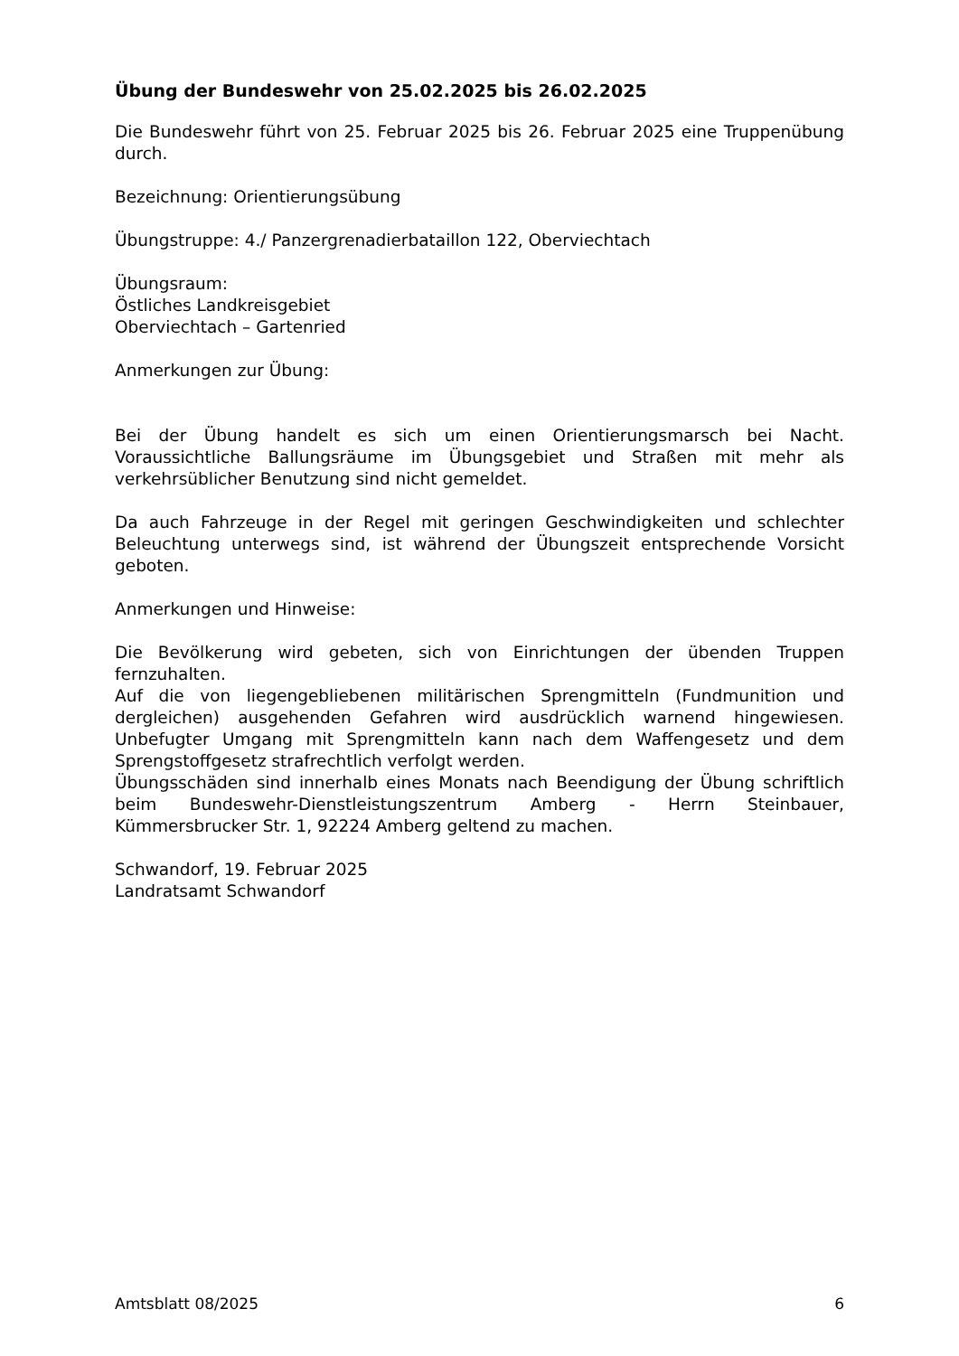Übung der Bundeswehr von 25.02.2025 bis 26.02.2025
Die Bundeswehr führt von 25. Februar 2025 bis 26. Februar 2025 eine Truppenübung durch.
Bezeichnung: Orientierungsübung
Übungstruppe: 4./ Panzergrenadierbataillon 122, Oberviechtach
Übungsraum:
Östliches Landkreisgebiet
Oberviechtach – Gartenried
Anmerkungen zur Übung:
Bei der Übung handelt es sich um einen Orientierungsmarsch bei Nacht. Voraussichtliche Ballungsräume im Übungsgebiet und Straßen mit mehr als verkehrsüblicher Benutzung sind nicht gemeldet.
Da auch Fahrzeuge in der Regel mit geringen Geschwindigkeiten und schlechter Beleuchtung unterwegs sind, ist während der Übungszeit entsprechende Vorsicht geboten.
Anmerkungen und Hinweise:
Die Bevölkerung wird gebeten, sich von Einrichtungen der übenden Truppen fernzuhalten.
Auf die von liegengebliebenen militärischen Sprengmitteln (Fundmunition und dergleichen) ausgehenden Gefahren wird ausdrücklich warnend hingewiesen. Unbefugter Umgang mit Sprengmitteln kann nach dem Waffengesetz und dem Sprengstoffgesetz strafrechtlich verfolgt werden.
Übungsschäden sind innerhalb eines Monats nach Beendigung der Übung schriftlich beim Bundeswehr-Dienstleistungszentrum Amberg - Herrn Steinbauer, Kümmersbrucker Str. 1, 92224 Amberg geltend zu machen.
Schwandorf, 19. Februar 2025
Landratsamt Schwandorf
Amtsblatt 08/2025 6